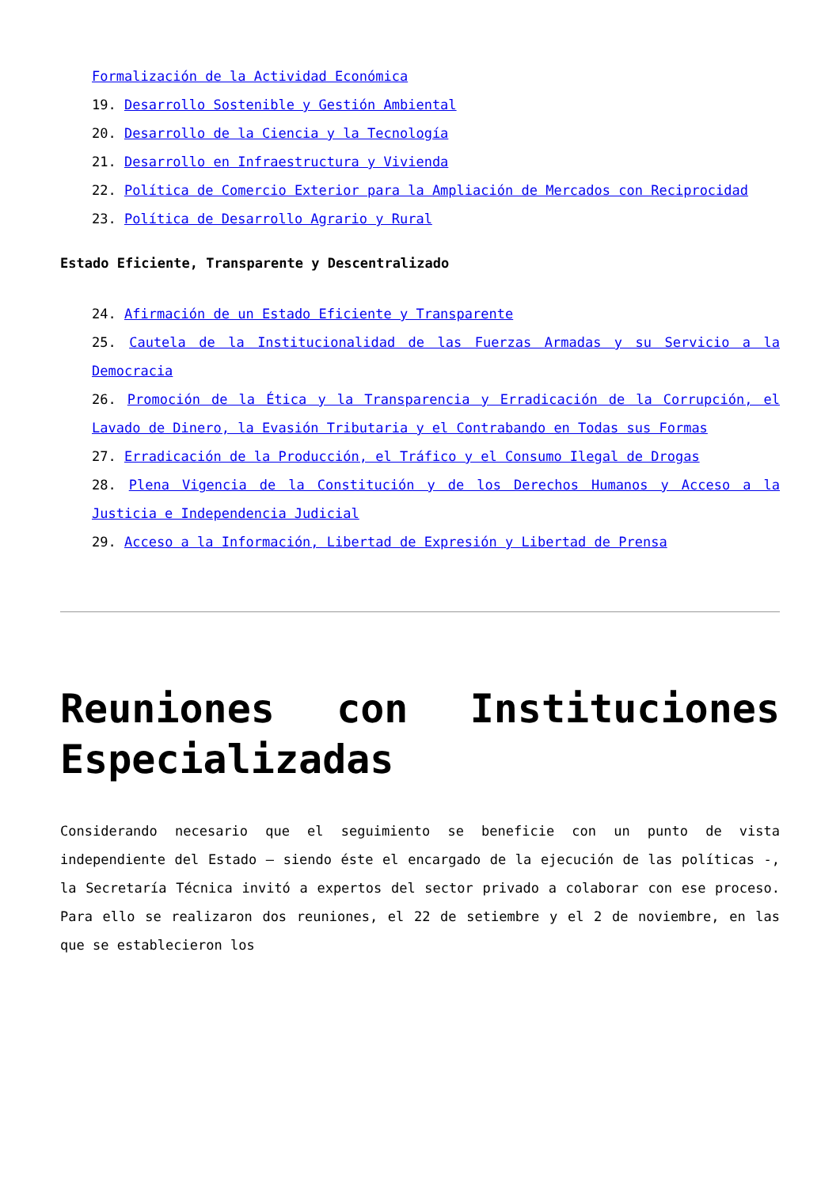Formalización de la Actividad Económica
19. Desarrollo Sostenible y Gestión Ambiental
20. Desarrollo de la Ciencia y la Tecnología
21. Desarrollo en Infraestructura y Vivienda
22. Política de Comercio Exterior para la Ampliación de Mercados con Reciprocidad
23. Política de Desarrollo Agrario y Rural
Estado Eficiente, Transparente y Descentralizado
24. Afirmación de un Estado Eficiente y Transparente
25. Cautela de la Institucionalidad de las Fuerzas Armadas y su Servicio a la Democracia
26. Promoción de la Ética y la Transparencia y Erradicación de la Corrupción, el Lavado de Dinero, la Evasión Tributaria y el Contrabando en Todas sus Formas
27. Erradicación de la Producción, el Tráfico y el Consumo Ilegal de Drogas
28. Plena Vigencia de la Constitución y de los Derechos Humanos y Acceso a la Justicia e Independencia Judicial
29. Acceso a la Información, Libertad de Expresión y Libertad de Prensa
Reuniones con Instituciones Especializadas
Considerando necesario que el seguimiento se beneficie con un punto de vista independiente del Estado – siendo éste el encargado de la ejecución de las políticas -, la Secretaría Técnica invitó a expertos del sector privado a colaborar con ese proceso. Para ello se realizaron dos reuniones, el 22 de setiembre y el 2 de noviembre, en las que se establecieron los